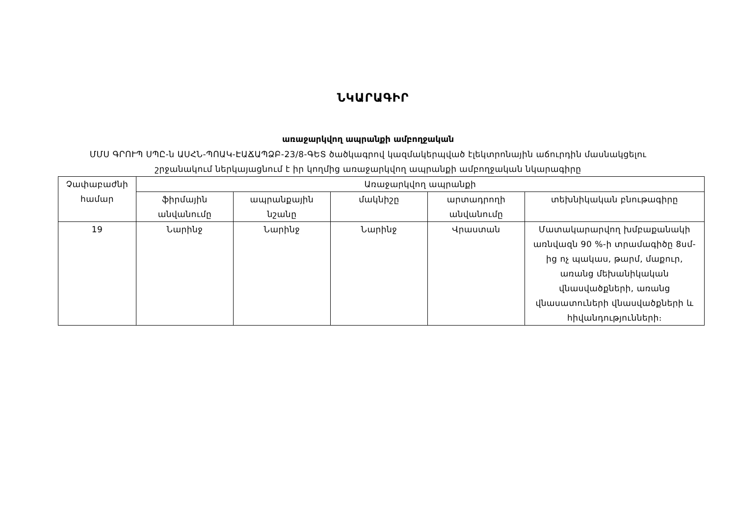ՆԿԱՐԱԳԻՐ
առաջարկվող ապրանքի ամբողջական
ՄՄՍ ԳՐՈՒՊ ՍՊԸ-ն ԱՍՀՆ-ՊՈԱԿ-ԷԱՃԱՊՁԲ-23/8-ԳԵՏ ծածկագրով կազմակերպված էլեկտրոնային աճուրդին մասնակցելու
շրջանակում ներկայացնում է իր կողմից առաջարկվող ապրանքի ամբողջական նկարագիրը
| Չափաբաժնի համար | Առաջարկվող ապրանքի | | | | |
| --- | --- | --- | --- | --- | --- |
| | ֆիրմային անվանումը | ապրանքային նշանը | մակնիշը | արտադրողի անվանումը | տեխնիկական բնութագիրը |
| 19 | Նարինջ | Նարինջ | Նարինջ | Վրաստան | Մատակարարվող խմբաքանակի առնվազն 90 %-ի տրամագիծը 8սմ-ից ոչ պակաս, թարմ, մաքուր, առանց մեխանիկական վնասվածքների, առանց վնասատուների վնասվածքների և հիվանդությունների։ |